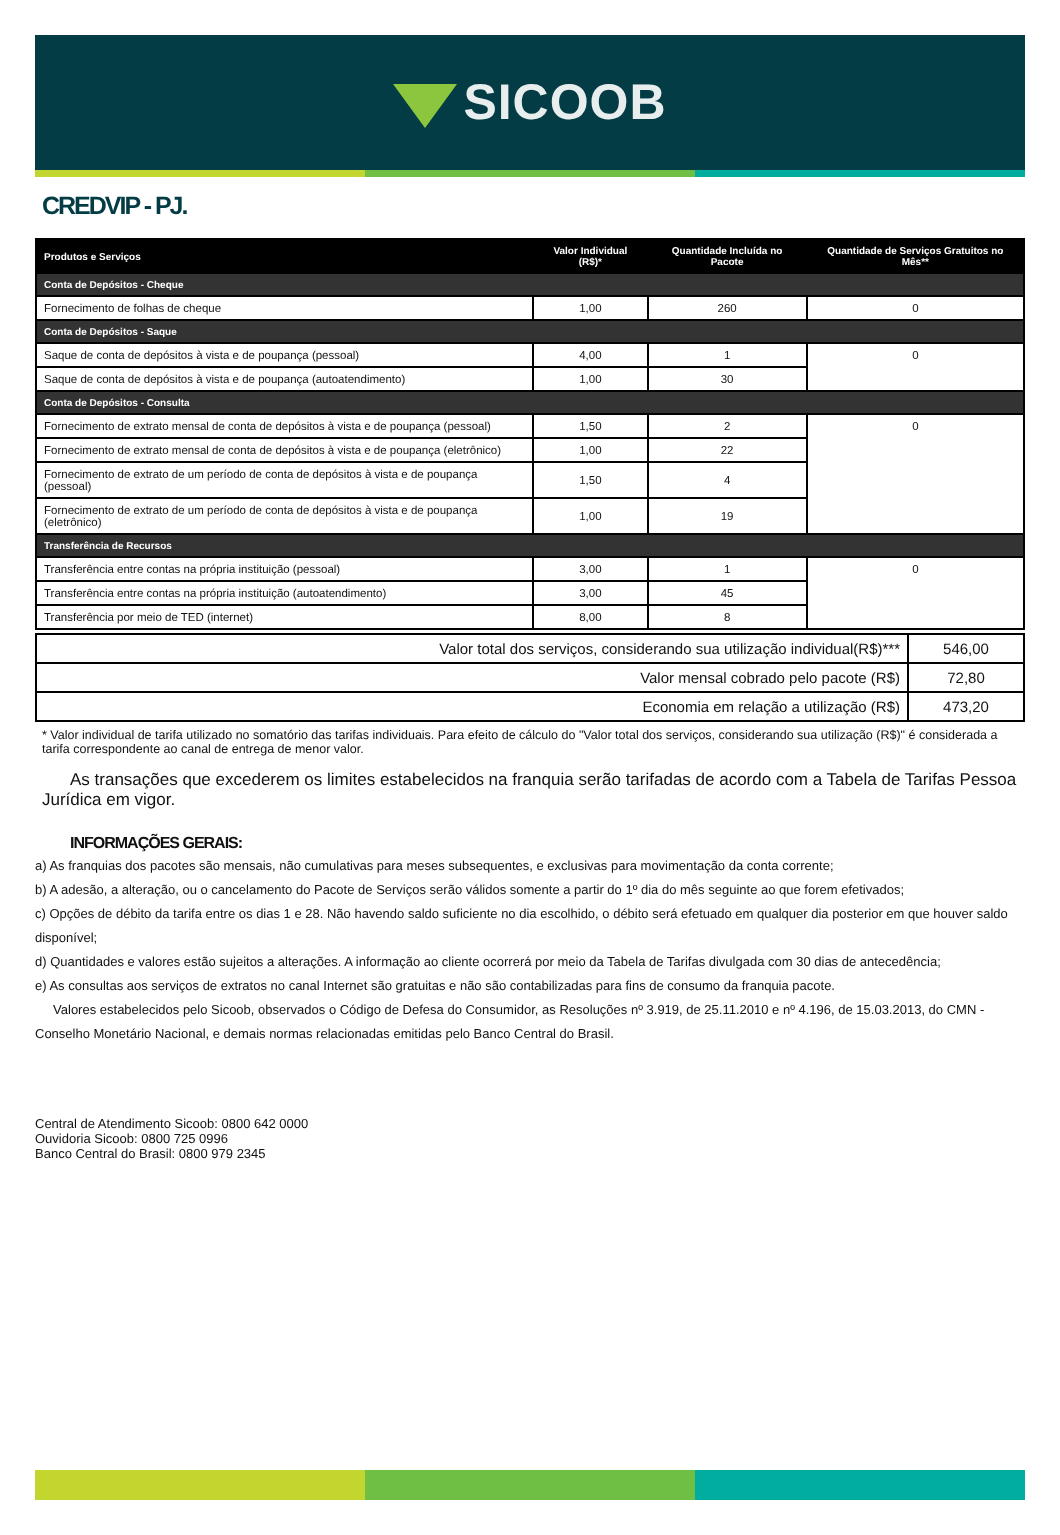SICOOB
CREDVIP - PJ.
| Produtos e Serviços | Valor Individual (R$)* | Quantidade Incluída no Pacote | Quantidade de Serviços Gratuitos no Mês** |
| --- | --- | --- | --- |
| Conta de Depósitos - Cheque | | | |
| Fornecimento de folhas de cheque | 1,00 | 260 | 0 |
| Conta de Depósitos - Saque | | | |
| Saque de conta de depósitos à vista e de poupança (pessoal) | 4,00 | 1 | 0 |
| Saque de conta de depósitos à vista e de poupança (autoatendimento) | 1,00 | 30 | |
| Conta de Depósitos - Consulta | | | |
| Fornecimento de extrato mensal de conta de depósitos à vista e de poupança (pessoal) | 1,50 | 2 | 0 |
| Fornecimento de extrato mensal de conta de depósitos à vista e de poupança (eletrônico) | 1,00 | 22 | |
| Fornecimento de extrato de um período de conta de depósitos à vista e de poupança (pessoal) | 1,50 | 4 | |
| Fornecimento de extrato de um período de conta de depósitos à vista e de poupança (eletrônico) | 1,00 | 19 | |
| Transferência de Recursos | | | |
| Transferência entre contas na própria instituição (pessoal) | 3,00 | 1 | 0 |
| Transferência entre contas na própria instituição (autoatendimento) | 3,00 | 45 | |
| Transferência por meio de TED (internet) | 8,00 | 8 | |
| Valor total dos serviços, considerando sua utilização individual(R$)*** | 546,00 |
| Valor mensal cobrado pelo pacote (R$) | 72,80 |
| Economia em relação a utilização (R$) | 473,20 |
* Valor individual de tarifa utilizado no somatório das tarifas individuais. Para efeito de cálculo do "Valor total dos serviços, considerando sua utilização (R$)" é considerada a tarifa correspondente ao canal de entrega de menor valor.
As transações que excederem os limites estabelecidos na franquia serão tarifadas de acordo com a Tabela de Tarifas Pessoa Jurídica em vigor.
INFORMAÇÕES GERAIS:
a) As franquias dos pacotes são mensais, não cumulativas para meses subsequentes, e exclusivas para movimentação da conta corrente;
b) A adesão, a alteração, ou o cancelamento do Pacote de Serviços serão válidos somente a partir do 1º dia do mês seguinte ao que forem efetivados;
c) Opções de débito da tarifa entre os dias 1 e 28. Não havendo saldo suficiente no dia escolhido, o débito será efetuado em qualquer dia posterior em que houver saldo disponível;
d) Quantidades e valores estão sujeitos a alterações. A informação ao cliente ocorrerá por meio da Tabela de Tarifas divulgada com 30 dias de antecedência;
e) As consultas aos serviços de extratos no canal Internet são gratuitas e não são contabilizadas para fins de consumo da franquia pacote.
Valores estabelecidos pelo Sicoob, observados o Código de Defesa do Consumidor, as Resoluções nº 3.919, de 25.11.2010 e nº 4.196, de 15.03.2013, do CMN - Conselho Monetário Nacional, e demais normas relacionadas emitidas pelo Banco Central do Brasil.
Central de Atendimento Sicoob: 0800 642 0000
Ouvidoria Sicoob: 0800 725 0996
Banco Central do Brasil: 0800 979 2345